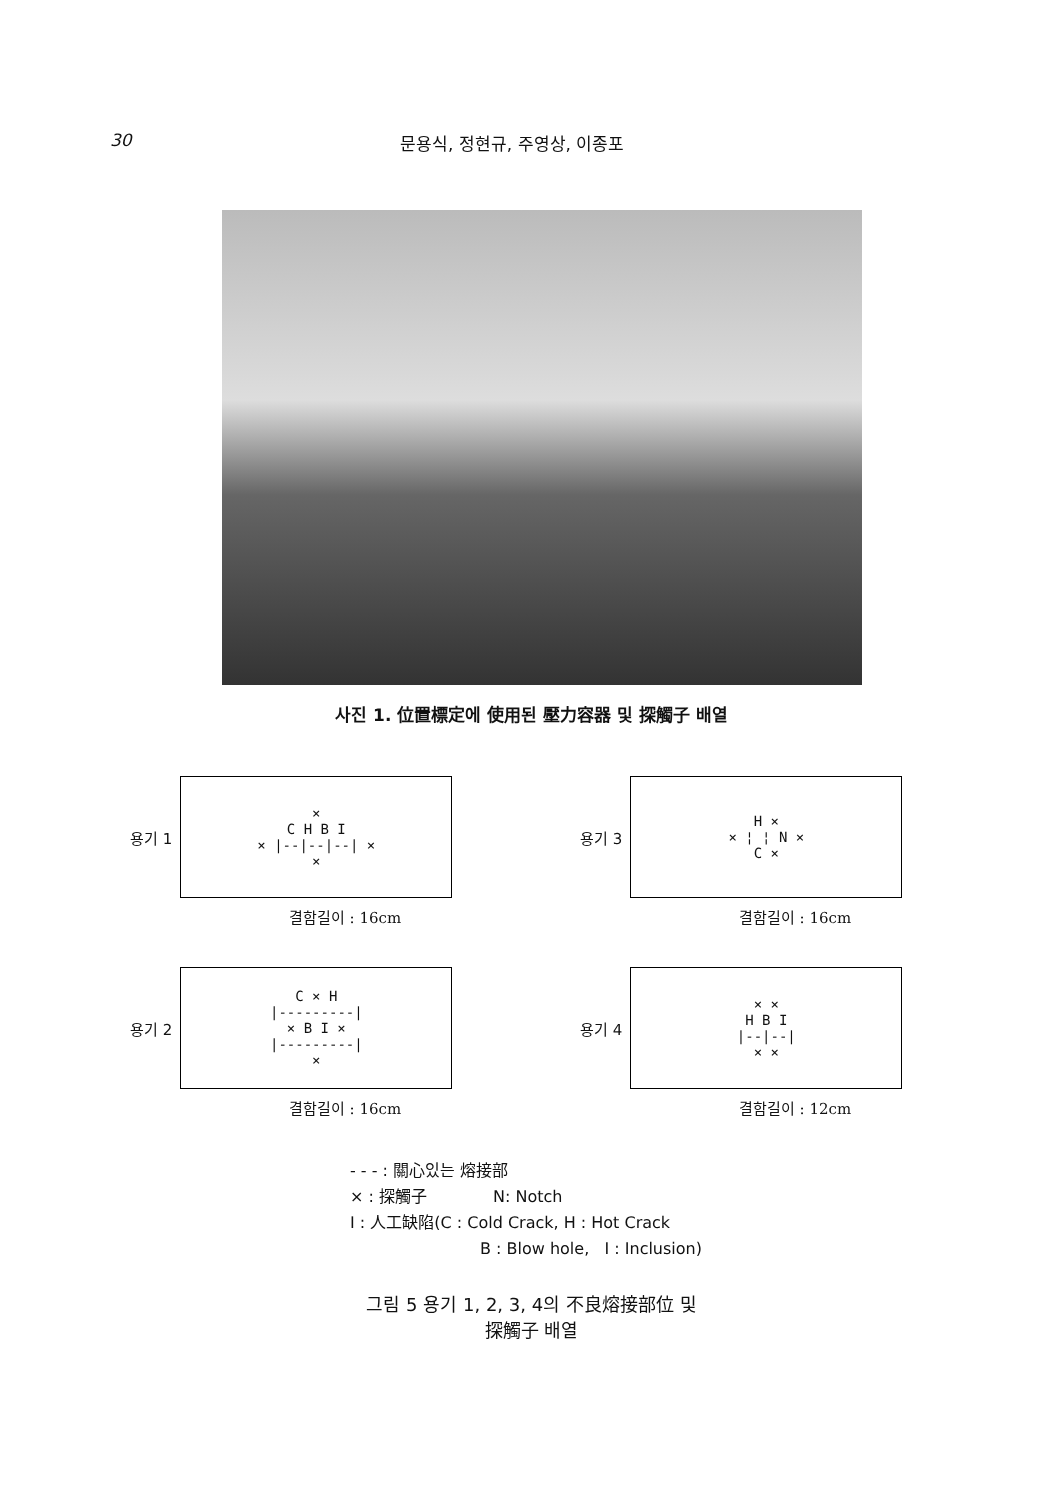30 문용식, 정현규, 주영상, 이종포
사진 1. 位置標定에 使用된 壓力容器 및 探觸子 배열
용기 1
×
C H B I
× |--|--|--| ×
×
결함길이 : 16cm
용기 3
H ×
× ¦ ¦ N ×
C ×
결함길이 : 16cm
용기 2
C × H
|---------|
× B I ×
|---------|
×
결함길이 : 16cm
용기 4
× ×
H B I
|--|--|
× ×
결함길이 : 12cm
- - - : 關心있는 熔接部
× : 探觸子 N: Notch
I : 人工缺陷(C : Cold Crack, H : Hot Crack
B : Blow hole, I : Inclusion)
그림 5 용기 1, 2, 3, 4의 不良熔接部位 및
探觸子 배열